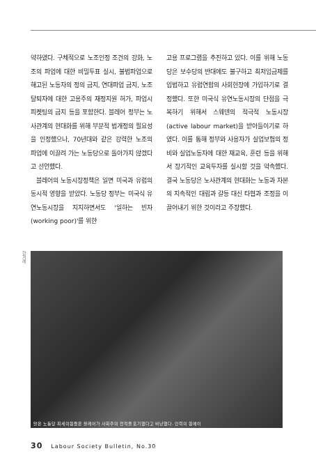약하였다. 구체적으로 노조인정 조건의 강화, 노조의 파업에 대한 비밀투표 실시, 불법파업으로 해고된 노동자의 정의 금지, 연대파업 금지, 노조탈퇴자에 대한 고용주의 재정지원 허가, 파업시 피켓팅의 금지 등을 포함한다. 블레어 정부는 노사관계의 현대화를 위해 부분적 법개정의 필요성을 인정했으나, 70년대와 같은 강력한 노조의 파업에 이끌려 가는 노동당으로 돌아가지 않겠다고 선언했다.
블레어의 노동시장정책은 일면 미국과 유럽의 동시적 영향을 받았다. 노동당 정부는 미국식 유연노동시장을 지지하면서도 '일하는 빈자(working poor)'를 위한
고용 프로그램을 추진하고 있다. 이를 위해 노동당은 보수당의 반대에도 불구하고 최저임금제를 입법하고 유럽연합의 사회헌장에 가입하기로 결정했다. 또한 미국식 유연노동시장의 단점을 극복하기 위해서 스웨덴의 적극적 노동시장(active labour market)을 받아들이기로 하였다. 이를 통해 정부와 사용자가 실업보험의 정비와 실업노동자에 대한 재교육, 훈련 등을 위해서 장기적인 교육투자를 실시할 것을 약속했다. 결국 노동당은 노사관계의 현대화는 노동과 자본의 지속적인 대립과 갈등 대신 타협과 조정을 이끌어내기 위한 것이라고 주장했다.
한겨레
많은 노동당 최세의원들은 블레어가 사회주의 전적을 포기했다고 비난했다. 인력의 원에이
30 Labour Society Bulletin, No.30